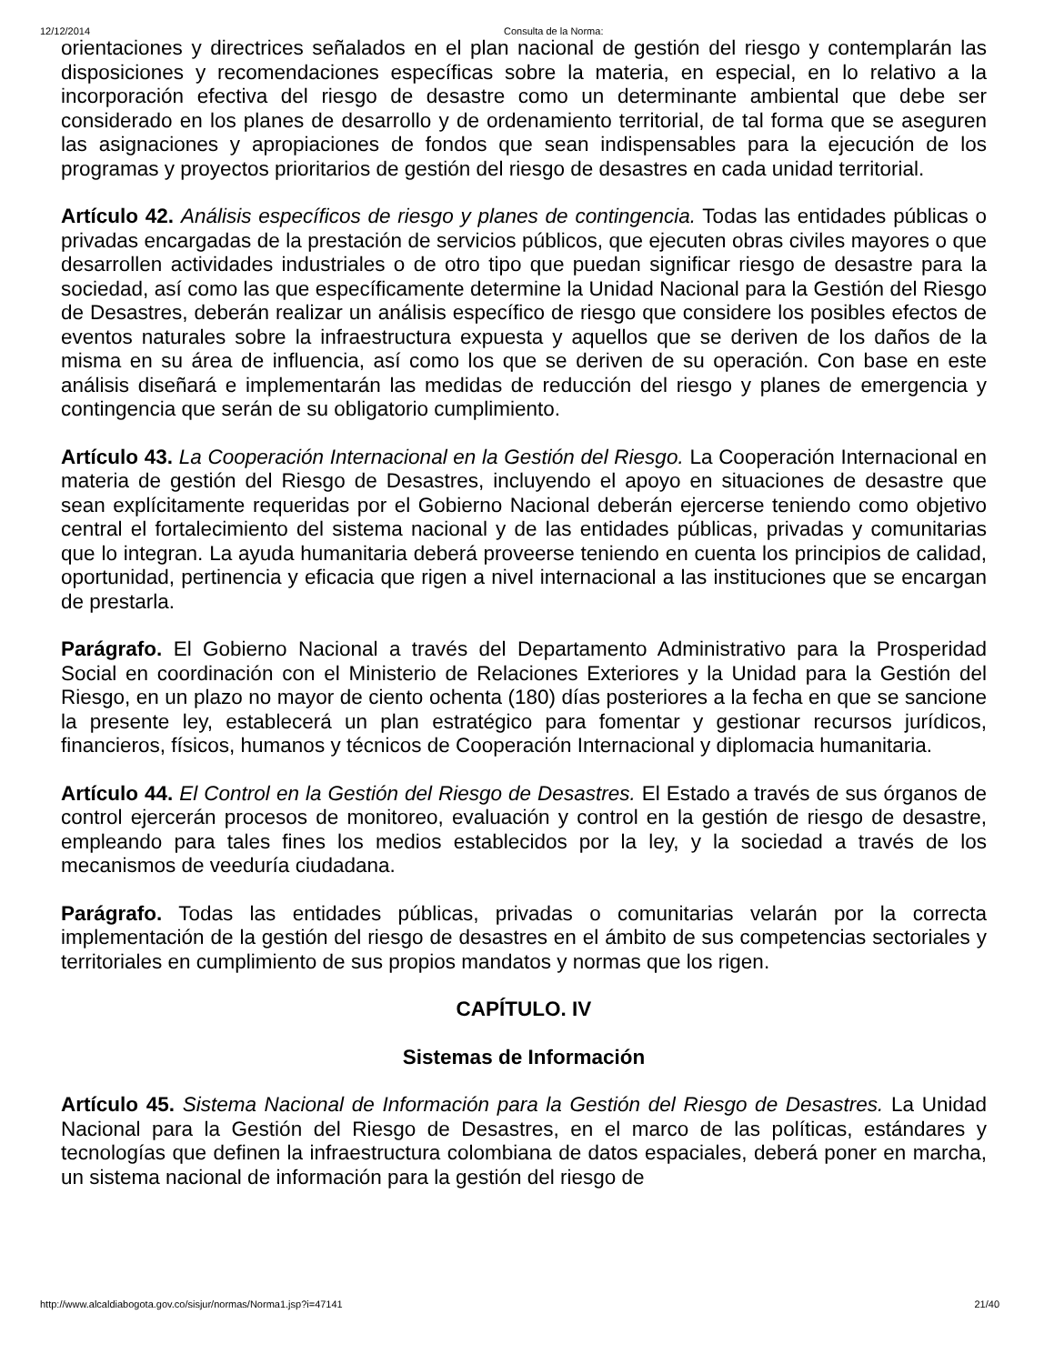12/12/2014 Consulta de la Norma:
orientaciones y directrices señalados en el plan nacional de gestión del riesgo y contemplarán las disposiciones y recomendaciones específicas sobre la materia, en especial, en lo relativo a la incorporación efectiva del riesgo de desastre como un determinante ambiental que debe ser considerado en los planes de desarrollo y de ordenamiento territorial, de tal forma que se aseguren las asignaciones y apropiaciones de fondos que sean indispensables para la ejecución de los programas y proyectos prioritarios de gestión del riesgo de desastres en cada unidad territorial.
Artículo 42. Análisis específicos de riesgo y planes de contingencia. Todas las entidades públicas o privadas encargadas de la prestación de servicios públicos, que ejecuten obras civiles mayores o que desarrollen actividades industriales o de otro tipo que puedan significar riesgo de desastre para la sociedad, así como las que específicamente determine la Unidad Nacional para la Gestión del Riesgo de Desastres, deberán realizar un análisis específico de riesgo que considere los posibles efectos de eventos naturales sobre la infraestructura expuesta y aquellos que se deriven de los daños de la misma en su área de influencia, así como los que se deriven de su operación. Con base en este análisis diseñará e implementarán las medidas de reducción del riesgo y planes de emergencia y contingencia que serán de su obligatorio cumplimiento.
Artículo 43. La Cooperación Internacional en la Gestión del Riesgo. La Cooperación Internacional en materia de gestión del Riesgo de Desastres, incluyendo el apoyo en situaciones de desastre que sean explícitamente requeridas por el Gobierno Nacional deberán ejercerse teniendo como objetivo central el fortalecimiento del sistema nacional y de las entidades públicas, privadas y comunitarias que lo integran. La ayuda humanitaria deberá proveerse teniendo en cuenta los principios de calidad, oportunidad, pertinencia y eficacia que rigen a nivel internacional a las instituciones que se encargan de prestarla.
Parágrafo. El Gobierno Nacional a través del Departamento Administrativo para la Prosperidad Social en coordinación con el Ministerio de Relaciones Exteriores y la Unidad para la Gestión del Riesgo, en un plazo no mayor de ciento ochenta (180) días posteriores a la fecha en que se sancione la presente ley, establecerá un plan estratégico para fomentar y gestionar recursos jurídicos, financieros, físicos, humanos y técnicos de Cooperación Internacional y diplomacia humanitaria.
Artículo 44. El Control en la Gestión del Riesgo de Desastres. El Estado a través de sus órganos de control ejercerán procesos de monitoreo, evaluación y control en la gestión de riesgo de desastre, empleando para tales fines los medios establecidos por la ley, y la sociedad a través de los mecanismos de veeduría ciudadana.
Parágrafo. Todas las entidades públicas, privadas o comunitarias velarán por la correcta implementación de la gestión del riesgo de desastres en el ámbito de sus competencias sectoriales y territoriales en cumplimiento de sus propios mandatos y normas que los rigen.
CAPÍTULO. IV
Sistemas de Información
Artículo 45. Sistema Nacional de Información para la Gestión del Riesgo de Desastres. La Unidad Nacional para la Gestión del Riesgo de Desastres, en el marco de las políticas, estándares y tecnologías que definen la infraestructura colombiana de datos espaciales, deberá poner en marcha, un sistema nacional de información para la gestión del riesgo de
http://www.alcaldiabogota.gov.co/sisjur/normas/Norma1.jsp?i=47141 21/40